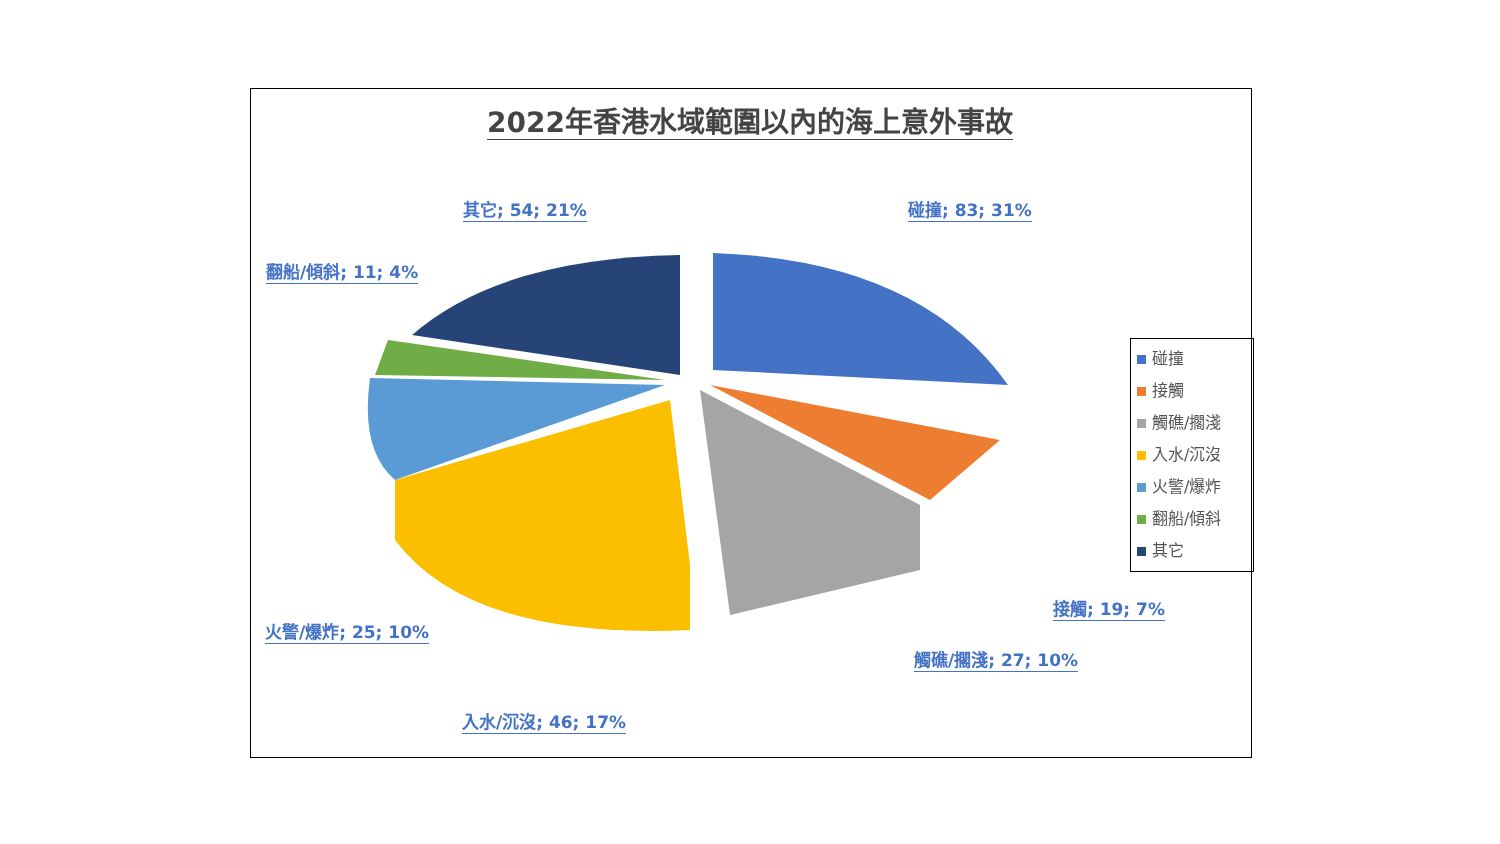2022年香港水域範圍以內的海上意外事故
其它; 54; 21% 碰撞; 83; 31%
翻船/傾斜; 11; 4%
火警/爆炸; 25; 10%
入水/沉沒; 46; 17%
接觸; 19; 7%
觸礁/擱淺; 27; 10%
碰撞
接觸
觸礁/擱淺
入水/沉沒
火警/爆炸
翻船/傾斜
其它